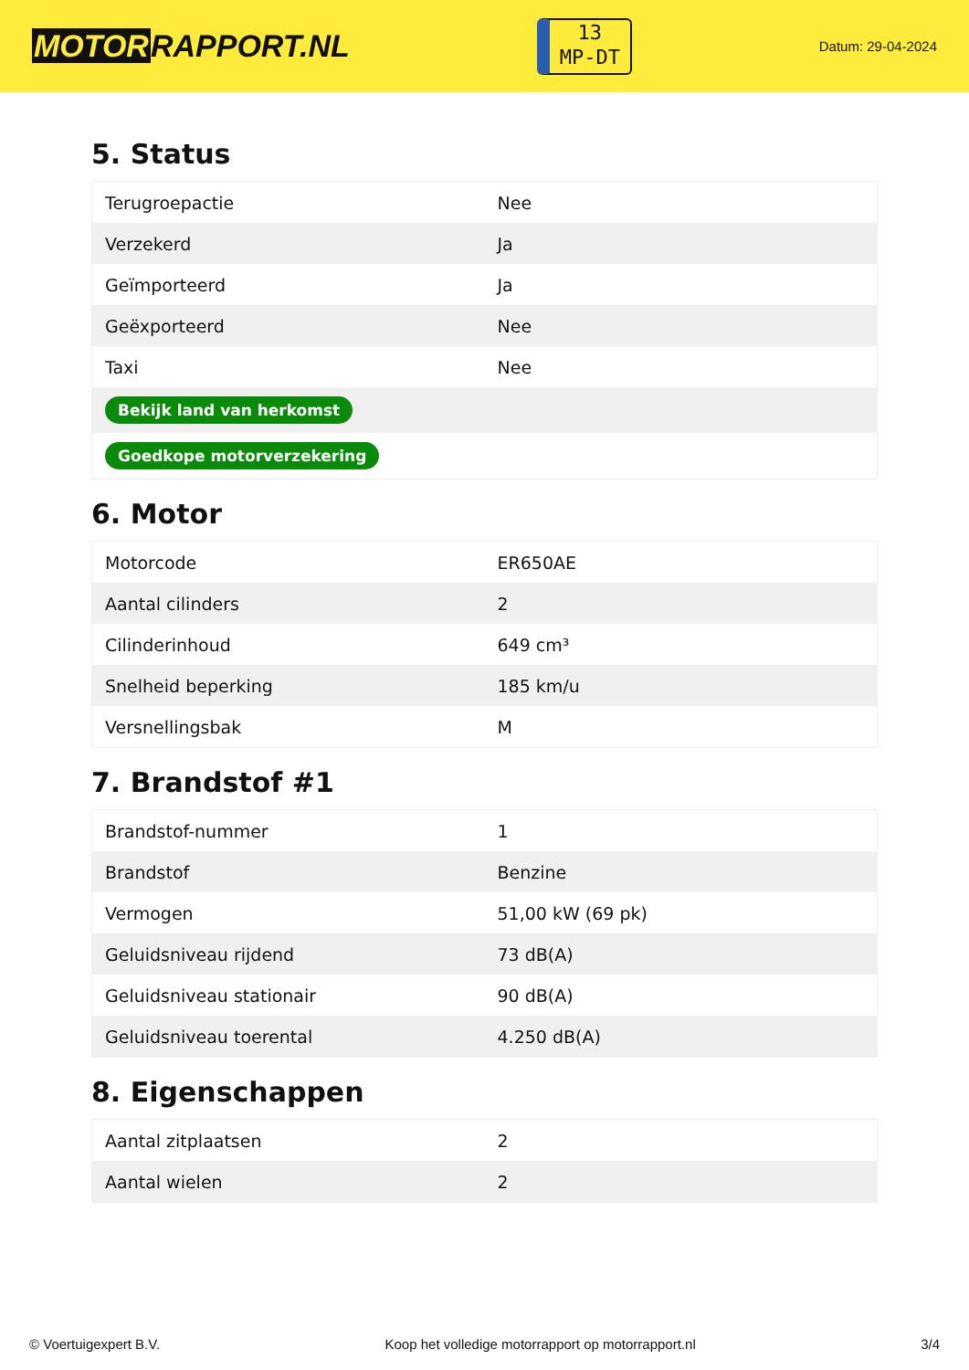MOTORRAPPORT.NL
13
MP-DT
Datum: 29-04-2024
5. Status
| Terugroepactie | Nee |
| Verzekerd | Ja |
| Geïmporteerd | Ja |
| Geëxporteerd | Nee |
| Taxi | Nee |
| Bekijk land van herkomst | |
| Goedkope motorverzekering | |
6. Motor
| Motorcode | ER650AE |
| Aantal cilinders | 2 |
| Cilinderinhoud | 649 cm³ |
| Snelheid beperking | 185 km/u |
| Versnellingsbak | M |
7. Brandstof #1
| Brandstof-nummer | 1 |
| Brandstof | Benzine |
| Vermogen | 51,00 kW (69 pk) |
| Geluidsniveau rijdend | 73 dB(A) |
| Geluidsniveau stationair | 90 dB(A) |
| Geluidsniveau toerental | 4.250 dB(A) |
8. Eigenschappen
| Aantal zitplaatsen | 2 |
| Aantal wielen | 2 |
© Voertuigexpert B.V. Koop het volledige motorrapport op motorrapport.nl 3/4